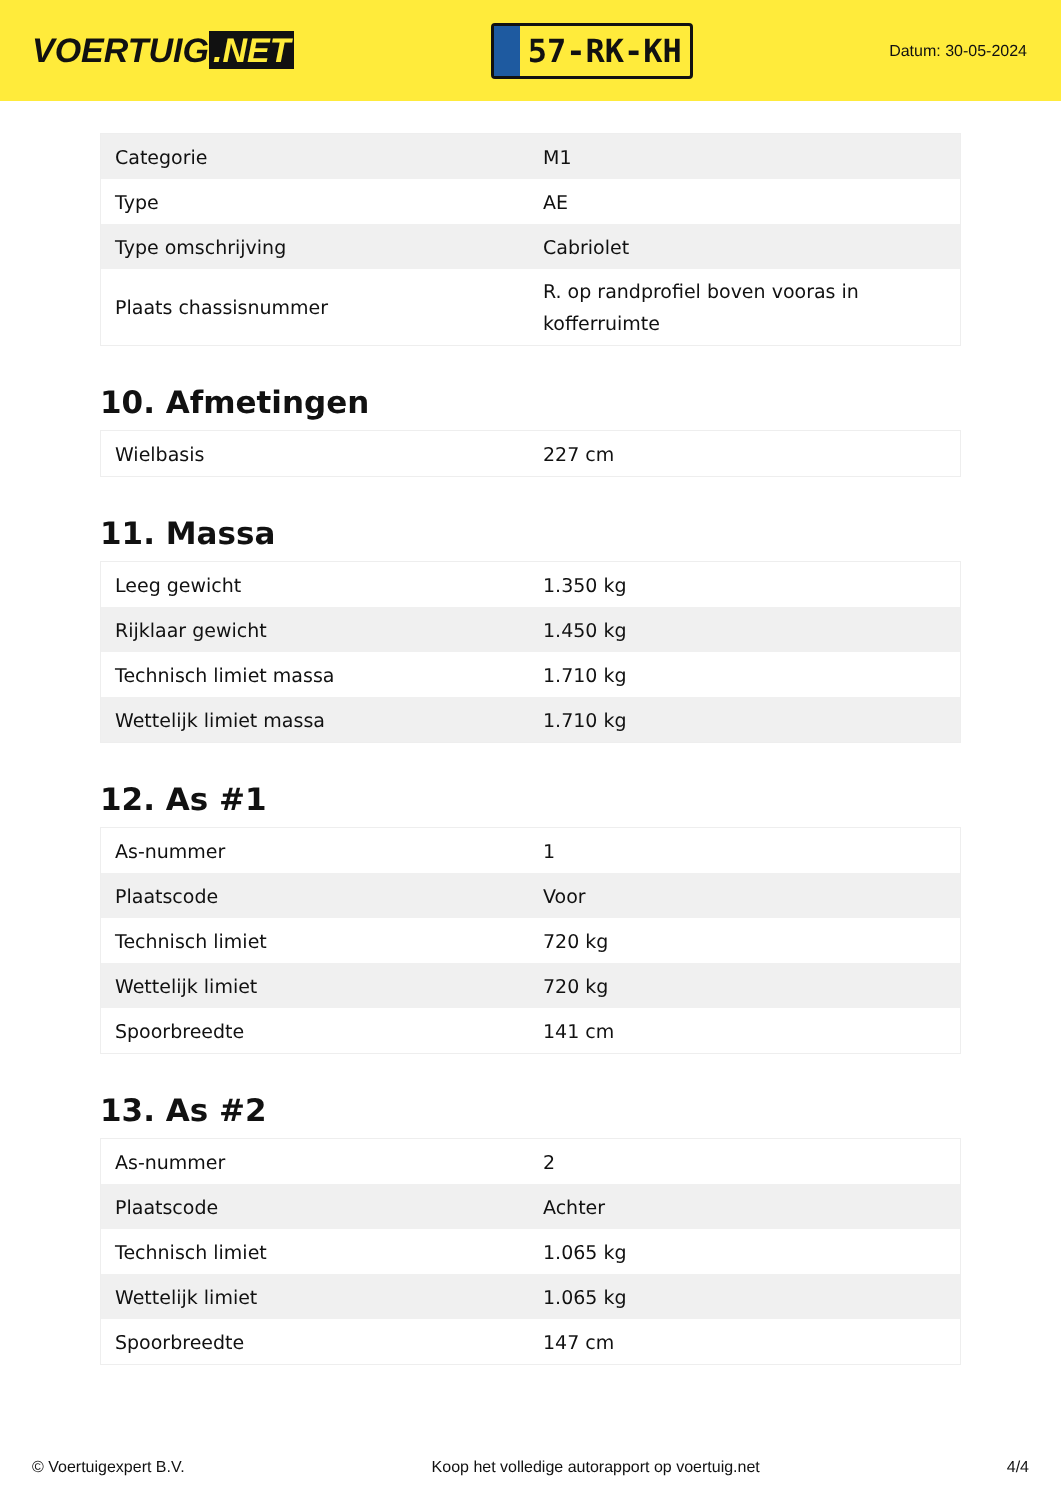VOERTUIG.NET
57-RK-KH
Datum: 30-05-2024
| Categorie | M1 |
| Type | AE |
| Type omschrijving | Cabriolet |
| Plaats chassisnummer | R. op randprofiel boven vooras in kofferruimte |
10. Afmetingen
| Wielbasis | 227 cm |
11. Massa
| Leeg gewicht | 1.350 kg |
| Rijklaar gewicht | 1.450 kg |
| Technisch limiet massa | 1.710 kg |
| Wettelijk limiet massa | 1.710 kg |
12. As #1
| As-nummer | 1 |
| Plaatscode | Voor |
| Technisch limiet | 720 kg |
| Wettelijk limiet | 720 kg |
| Spoorbreedte | 141 cm |
13. As #2
| As-nummer | 2 |
| Plaatscode | Achter |
| Technisch limiet | 1.065 kg |
| Wettelijk limiet | 1.065 kg |
| Spoorbreedte | 147 cm |
© Voertuigexpert B.V. Koop het volledige autorapport op voertuig.net 4/4